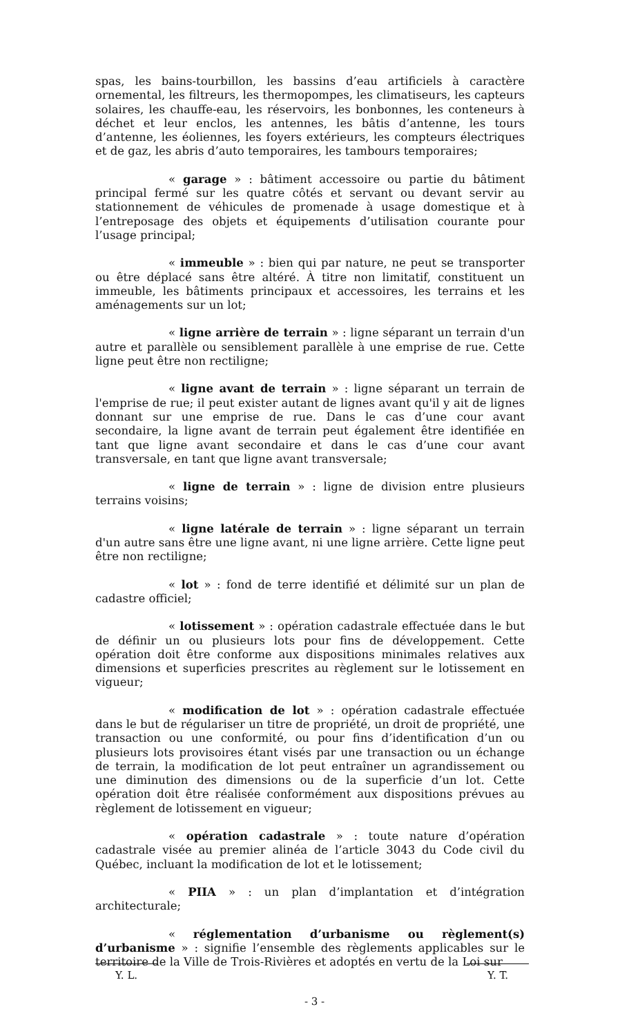spas, les bains-tourbillon, les bassins d’eau artificiels à caractère ornemental, les filtreurs, les thermopompes, les climatiseurs, les capteurs solaires, les chauffe-eau, les réservoirs, les bonbonnes, les conteneurs à déchet et leur enclos, les antennes, les bâtis d’antenne, les tours d’antenne, les éoliennes, les foyers extérieurs, les compteurs électriques et de gaz, les abris d’auto temporaires, les tambours temporaires;
« garage » : bâtiment accessoire ou partie du bâtiment principal fermé sur les quatre côtés et servant ou devant servir au stationnement de véhicules de promenade à usage domestique et à l’entreposage des objets et équipements d’utilisation courante pour l’usage principal;
« immeuble » : bien qui par nature, ne peut se transporter ou être déplacé sans être altéré. À titre non limitatif, constituent un immeuble, les bâtiments principaux et accessoires, les terrains et les aménagements sur un lot;
« ligne arrière de terrain » : ligne séparant un terrain d'un autre et parallèle ou sensiblement parallèle à une emprise de rue. Cette ligne peut être non rectiligne;
« ligne avant de terrain » : ligne séparant un terrain de l'emprise de rue; il peut exister autant de lignes avant qu'il y ait de lignes donnant sur une emprise de rue. Dans le cas d’une cour avant secondaire, la ligne avant de terrain peut également être identifiée en tant que ligne avant secondaire et dans le cas d’une cour avant transversale, en tant que ligne avant transversale;
« ligne de terrain » : ligne de division entre plusieurs terrains voisins;
« ligne latérale de terrain » : ligne séparant un terrain d'un autre sans être une ligne avant, ni une ligne arrière. Cette ligne peut être non rectiligne;
« lot » : fond de terre identifié et délimité sur un plan de cadastre officiel;
« lotissement » : opération cadastrale effectuée dans le but de définir un ou plusieurs lots pour fins de développement. Cette opération doit être conforme aux dispositions minimales relatives aux dimensions et superficies prescrites au règlement sur le lotissement en vigueur;
« modification de lot » : opération cadastrale effectuée dans le but de régulariser un titre de propriété, un droit de propriété, une transaction ou une conformité, ou pour fins d’identification d’un ou plusieurs lots provisoires étant visés par une transaction ou un échange de terrain, la modification de lot peut entraîner un agrandissement ou une diminution des dimensions ou de la superficie d’un lot. Cette opération doit être réalisée conformément aux dispositions prévues au règlement de lotissement en vigueur;
« opération cadastrale » : toute nature d’opération cadastrale visée au premier alinéa de l’article 3043 du Code civil du Québec, incluant la modification de lot et le lotissement;
« PIIA » : un plan d’implantation et d’intégration architecturale;
« réglementation d’urbanisme ou règlement(s) d’urbanisme » : signifie l’ensemble des règlements applicables sur le territoire de la Ville de Trois-Rivières et adoptés en vertu de la Loi sur
Y. L. Y. T.
- 3 -